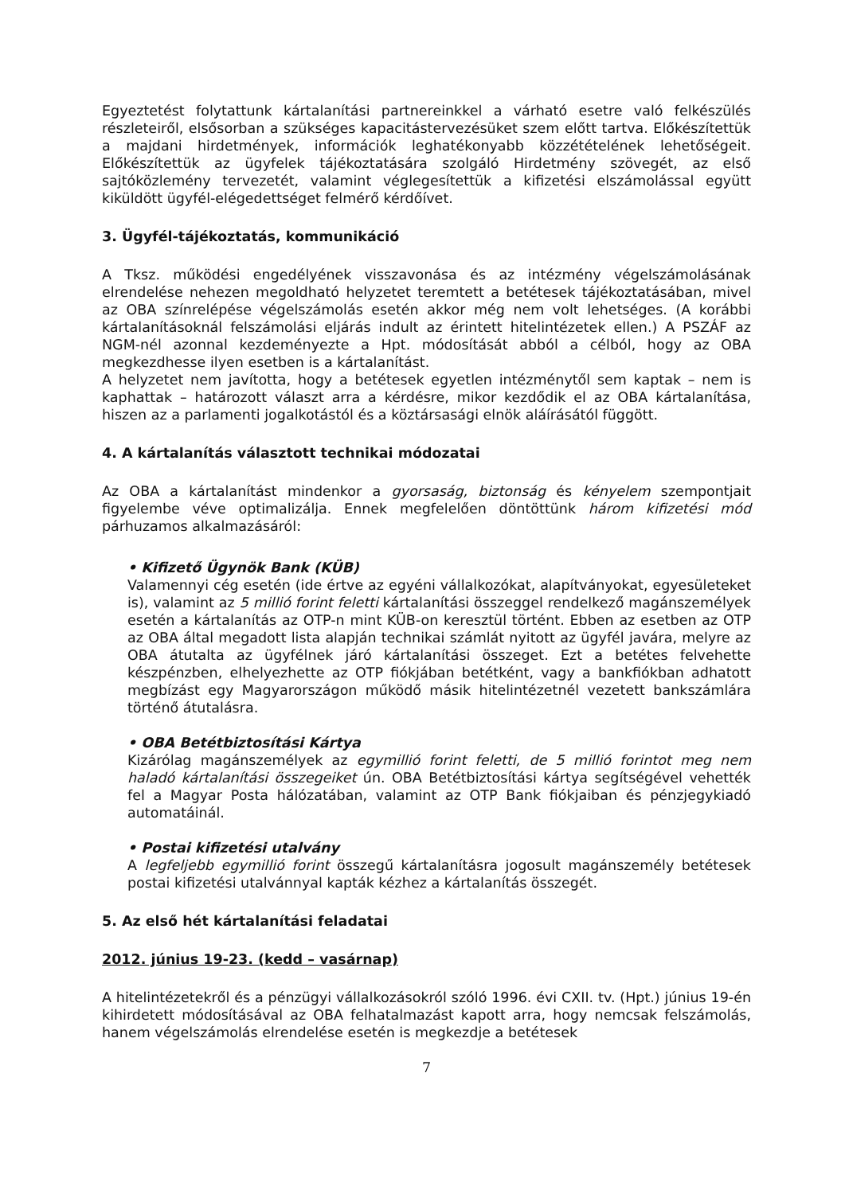Egyeztetést folytattunk kártalanítási partnereinkkel a várható esetre való felkészülés részleteiről, elsősorban a szükséges kapacitástervezésüket szem előtt tartva. Előkészítettük a majdani hirdetmények, információk leghatékonyabb közzétételének lehetőségeit. Előkészítettük az ügyfelek tájékoztatására szolgáló Hirdetmény szövegét, az első sajtóközlemény tervezetét, valamint véglegesítettük a kifizetési elszámolással együtt kiküldött ügyfél-elégedettséget felmérő kérdőívet.
3. Ügyfél-tájékoztatás, kommunikáció
A Tksz. működési engedélyének visszavonása és az intézmény végelszámolásának elrendelése nehezen megoldható helyzetet teremtett a betétesek tájékoztatásában, mivel az OBA színrelépése végelszámolás esetén akkor még nem volt lehetséges. (A korábbi kártalanításoknál felszámolási eljárás indult az érintett hitelintézetek ellen.) A PSZÁF az NGM-nél azonnal kezdeményezte a Hpt. módosítását abból a célból, hogy az OBA megkezdhesse ilyen esetben is a kártalanítást.
A helyzetet nem javította, hogy a betétesek egyetlen intézménytől sem kaptak – nem is kaphattak – határozott választ arra a kérdésre, mikor kezdődik el az OBA kártalanítása, hiszen az a parlamenti jogalkotástól és a köztársasági elnök aláírásától függött.
4. A kártalanítás választott technikai módozatai
Az OBA a kártalanítást mindenkor a gyorsaság, biztonság és kényelem szempontjait figyelembe véve optimalizálja. Ennek megfelelően döntöttünk három kifizetési mód párhuzamos alkalmazásáról:
• Kifizető Ügynök Bank (KÜB)
Valamennyi cég esetén (ide értve az egyéni vállalkozókat, alapítványokat, egyesületeket is), valamint az 5 millió forint feletti kártalanítási összeggel rendelkező magánszemélyek esetén a kártalanítás az OTP-n mint KÜB-on keresztül történt. Ebben az esetben az OTP az OBA által megadott lista alapján technikai számlát nyitott az ügyfél javára, melyre az OBA átutalta az ügyfélnek járó kártalanítási összeget. Ezt a betétes felvehette készpénzben, elhelyezhette az OTP fiókjában betétként, vagy a bankfiókban adhatott megbízást egy Magyarországon működő másik hitelintézetnél vezetett bankszámlára történő átutalásra.
• OBA Betétbiztosítási Kártya
Kizárólag magánszemélyek az egymillió forint feletti, de 5 millió forintot meg nem haladó kártalanítási összegeiket ún. OBA Betétbiztosítási kártya segítségével vehették fel a Magyar Posta hálózatában, valamint az OTP Bank fiókjaiban és pénzjegykiadó automatáinál.
• Postai kifizetési utalvány
A legfeljebb egymillió forint összegű kártalanításra jogosult magánszemély betétesek postai kifizetési utalvánnyal kapták kézhez a kártalanítás összegét.
5. Az első hét kártalanítási feladatai
2012. június 19-23. (kedd – vasárnap)
A hitelintézetekről és a pénzügyi vállalkozásokról szóló 1996. évi CXII. tv. (Hpt.) június 19-én kihirdetett módosításával az OBA felhatalmazást kapott arra, hogy nemcsak felszámolás, hanem végelszámolás elrendelése esetén is megkezdje a betétesek
7